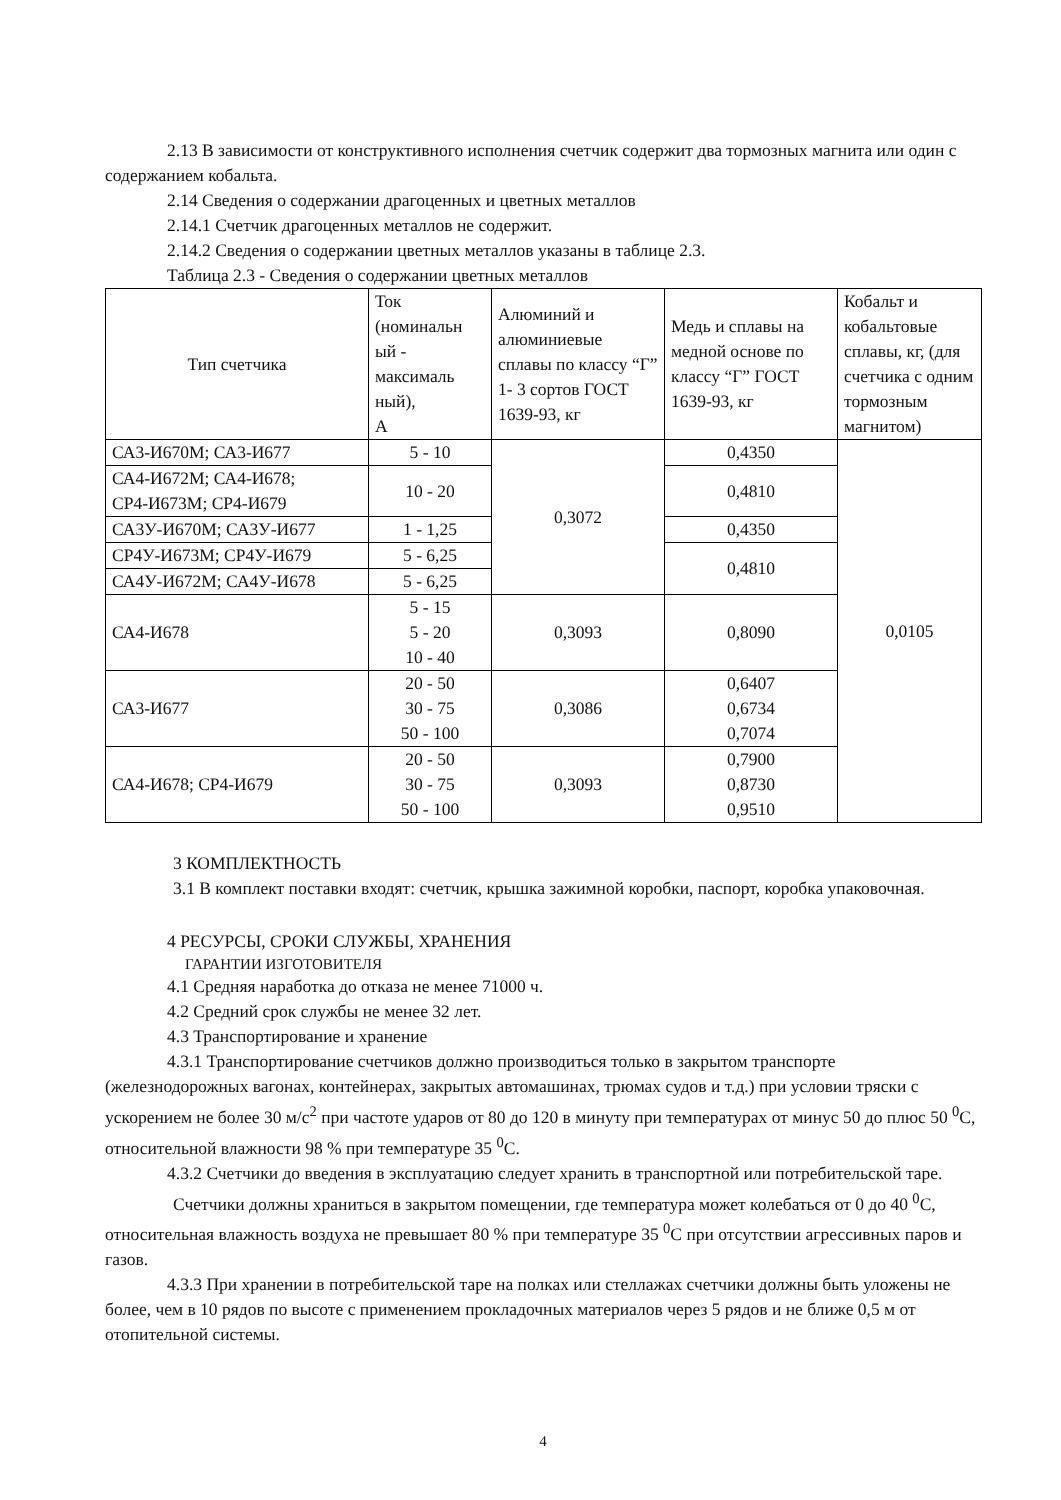2.13 В зависимости от конструктивного исполнения счетчик содержит два тормозных магнита или один с содержанием кобальта.
2.14 Сведения о содержании драгоценных и цветных металлов
2.14.1 Счетчик драгоценных металлов не содержит.
2.14.2 Сведения о содержании цветных металлов указаны в таблице 2.3.
Таблица 2.3 - Сведения о содержании цветных металлов
| Тип счетчика | Ток (номинальн ый - максималь ный), А | Алюминий и алюминиевые сплавы по классу “Г” 1- 3 сортов ГОСТ 1639-93, кг | Медь и сплавы на медной основе по классу “Г” ГОСТ 1639-93, кг | Кобальт и кобальтовые сплавы, кг, (для счетчика с одним тормозным магнитом) |
| --- | --- | --- | --- | --- |
| СА3-И670М; СА3-И677 | 5 - 10 | 0,3072 | 0,4350 | 0,0105 |
| СА4-И672М; СА4-И678; СР4-И673М; СР4-И679 | 10 - 20 | | 0,4810 | |
| СА3У-И670М; СА3У-И677 | 1 - 1,25 | | 0,4350 | |
| СР4У-И673М; СР4У-И679 | 5 - 6,25 | | 0,4810 | |
| СА4У-И672М; СА4У-И678 | 5 - 6,25 | | | |
| СА4-И678 | 5 - 15 5 - 20 10 - 40 | 0,3093 | 0,8090 | |
| СА3-И677 | 20 - 50 30 - 75 50 - 100 | 0,3086 | 0,6407 0,6734 0,7074 | |
| СА4-И678; СР4-И679 | 20 - 50 30 - 75 50 - 100 | 0,3093 | 0,7900 0,8730 0,9510 | |
3 КОМПЛЕКТНОСТЬ
3.1 В комплект поставки входят: счетчик, крышка зажимной коробки, паспорт, коробка упаковочная.
4 РЕСУРСЫ, СРОКИ СЛУЖБЫ, ХРАНЕНИЯ
ГАРАНТИИ ИЗГОТОВИТЕЛЯ
4.1 Средняя наработка до отказа не менее 71000 ч.
4.2 Средний срок службы не менее 32 лет.
4.3 Транспортирование и хранение
4.3.1 Транспортирование счетчиков должно производиться только в закрытом транспорте (железнодорожных вагонах, контейнерах, закрытых автомашинах, трюмах судов и т.д.) при условии тряски с ускорением не более 30 м/с<sup>2</sup> при частоте ударов от 80 до 120 в минуту при температурах от минус 50 до плюс 50 <sup>0</sup>С, относительной влажности 98 % при температуре 35 <sup>0</sup>С.
4.3.2 Счетчики до введения в эксплуатацию следует хранить в транспортной или потребительской таре.
Счетчики должны храниться в закрытом помещении, где температура может колебаться от 0 до 40 <sup>0</sup>С, относительная влажность воздуха не превышает 80 % при температуре 35 <sup>0</sup>С при отсутствии агрессивных паров и газов.
4.3.3 При хранении в потребительской таре на полках или стеллажах счетчики должны быть уложены не более, чем в 10 рядов по высоте с применением прокладочных материалов через 5 рядов и не ближе 0,5 м от отопительной системы.
4